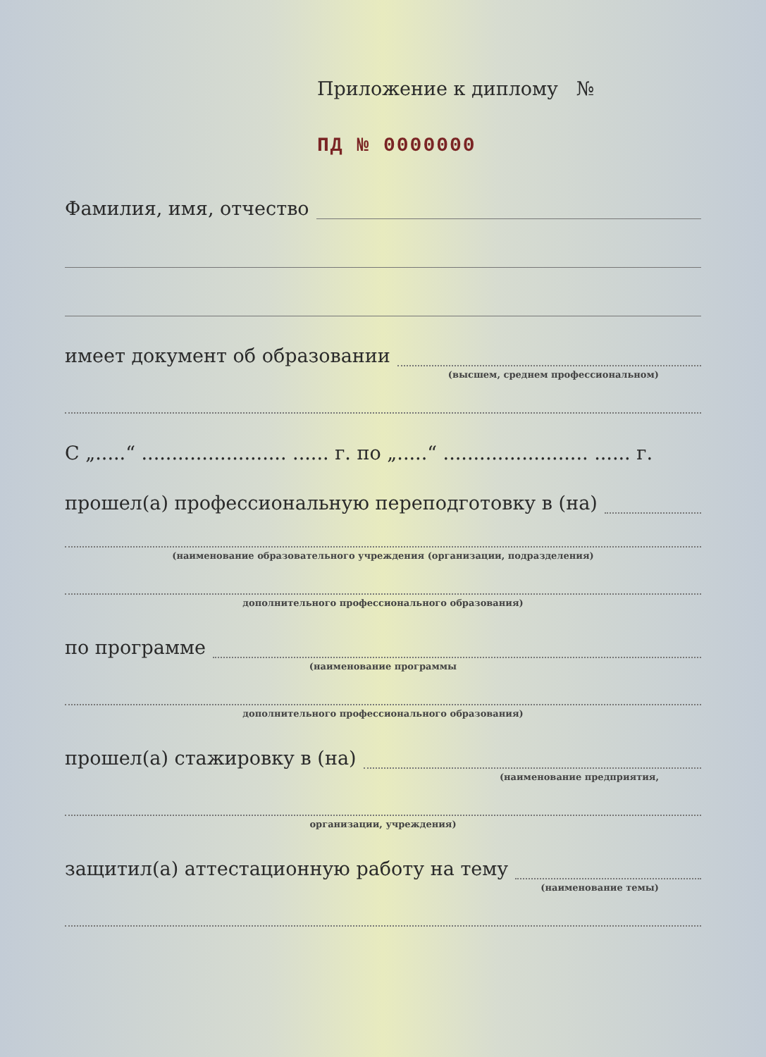Приложение к диплому №
ПД № 0000000
Фамилия, имя, отчество
имеет документ об образовании
(высшем, среднем профессиональном)
С „.....“ ........................ ...... г. по „.....“ ........................ ...... г.
прошел(а) профессиональную переподготовку в (на)
(наименование образовательного учреждения (организации, подразделения)
дополнительного профессионального образования)
по программе
(наименование программы
дополнительного профессионального образования)
прошел(а) стажировку в (на)
(наименование предприятия,
организации, учреждения)
защитил(а) аттестационную работу на тему
(наименование темы)